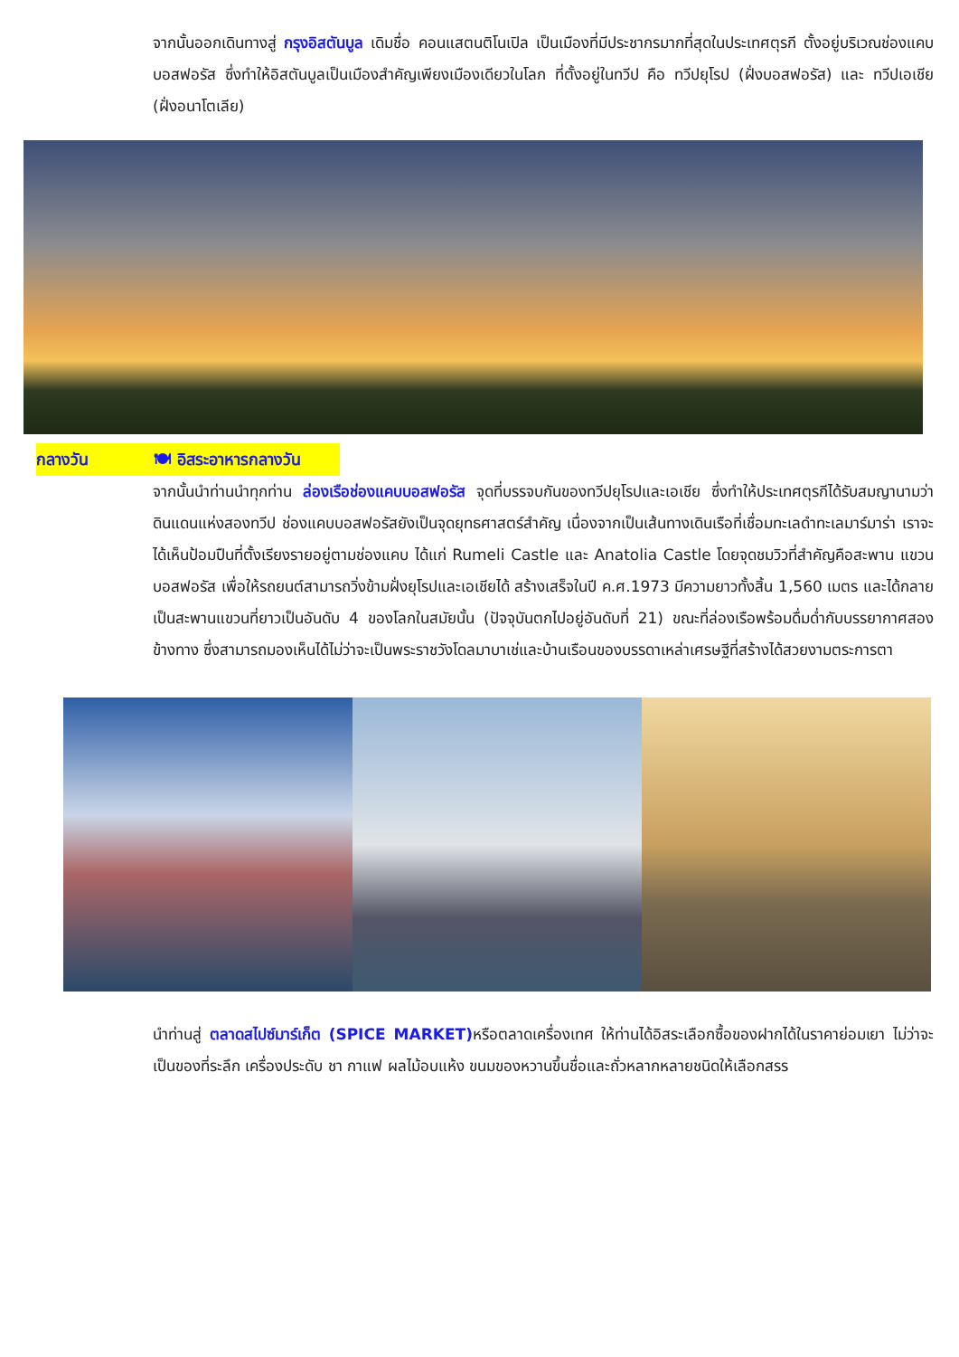จากนั้นออกเดินทางสู่ กรุงอิสตันบูล เดิมชื่อ คอนแสตนติโนเปิล เป็นเมืองที่มีประชากรมากที่สุดในประเทศตุรกี ตั้งอยู่บริเวณช่องแคบบอสฟอรัส ซึ่งทำให้อิสตันบูลเป็นเมืองสำคัญเพียงเมืองเดียวในโลก ที่ตั้งอยู่ในทวีป คือ ทวีปยุโรป (ฝั่งบอสฟอรัส) และ ทวีปเอเชีย (ฝั่งอนาโตเลีย)
กลางวัน 🍽 อิสระอาหารกลางวัน
จากนั้นนำท่านนำทุกท่าน ล่องเรือช่องแคบบอสฟอรัส จุดที่บรรจบกันของทวีปยุโรปและเอเชีย ซึ่งทำให้ประเทศตุรกีได้รับสมญานามว่า ดินแดนแห่งสองทวีป ช่องแคบบอสฟอรัสยังเป็นจุดยุทธศาสตร์สำคัญ เนื่องจากเป็นเส้นทางเดินเรือที่เชื่อมทะเลดำทะเลมาร์มาร่า เราจะได้เห็นป้อมปืนที่ตั้งเรียงรายอยู่ตามช่องแคบ ได้แก่ Rumeli Castle และ Anatolia Castle โดยจุดชมวิวที่สำคัญคือสะพาน แขวนบอสฟอรัส เพื่อให้รถยนต์สามารถวิ่งข้ามฝั่งยุโรปและเอเชียได้ สร้างเสร็จในปี ค.ศ.1973 มีความยาวทั้งสิ้น 1,560 เมตร และได้กลายเป็นสะพานแขวนที่ยาวเป็นอันดับ 4 ของโลกในสมัยนั้น (ปัจจุบันตกไปอยู่อันดับที่ 21) ขณะที่ล่องเรือพร้อมดื่มด่ำกับบรรยากาศสองข้างทาง ซึ่งสามารถมองเห็นได้ไม่ว่าจะเป็นพระราชวังโดลมาบาเช่และบ้านเรือนของบรรดาเหล่าเศรษฐีที่สร้างได้สวยงามตระการตา
นำท่านสู่ ตลาดสไปซ์มาร์เก็ต (SPICE MARKET) หรือตลาดเครื่องเทศ ให้ท่านได้อิสระเลือกซื้อของฝากได้ในราคาย่อมเยา ไม่ว่าจะเป็นของที่ระลึก เครื่องประดับ ชา กาแฟ ผลไม้อบแห้ง ขนมของหวานขึ้นชื่อและถั่วหลากหลายชนิดให้เลือกสรร